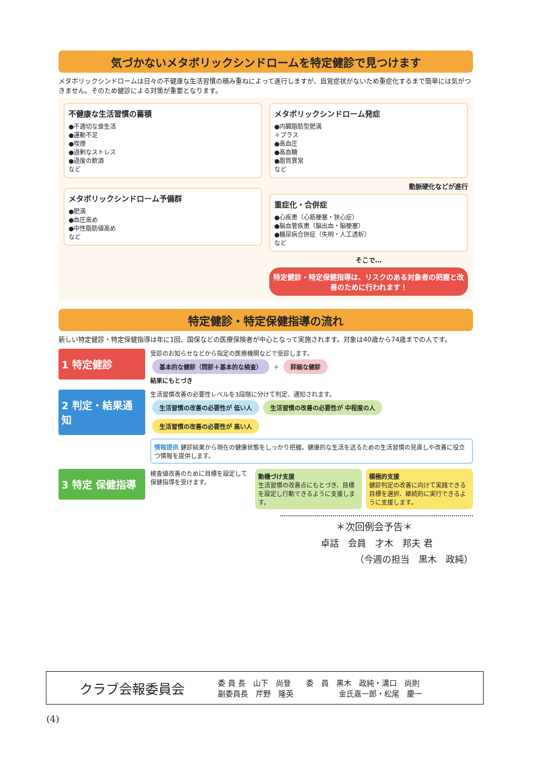気づかないメタボリックシンドロームを特定健診で見つけます
メタボリックシンドロームは日々の不健康な生活習慣の積み重ねによって進行しますが、自覚症状がないため重症化するまで簡単には気がつきません。そのため健診による対策が重要となります。
不健康な生活習慣の蓄積
●不適切な食生活
●運動不足
●喫煙
●過剰なストレス
●過度の飲酒
など
メタボリックシンドローム予備群
●肥満
●血圧高め
●中性脂肪値高め
など
メタボリックシンドローム発症
●内臓脂肪型肥満
＋プラス
●高血圧
●高血糖
●脂質異常
など
動脈硬化などが進行
重症化・合併症
●心疾患（心筋梗塞・狭心症）
●脳血管疾患（脳出血・脳梗塞）
●糖尿病合併症（失明・人工透析）
など
そこで…
特定健診・特定保健指導は、リスクのある対象者の把握と改善のために行われます！
特定健診・特定保健指導の流れ
新しい特定健診・特定保健指導は年に1回、国保などの医療保険者が中心となって実施されます。対象は40歳から74歳までの人です。
1 特定健診
受診のお知らせなどから指定の医療機関などで受診します。
基本的な健診（問診＋基本的な検査） ＋ 詳細な健診
結果にもとづき
2 判定・結果通知
生活習慣改善の必要性レベルを3段階に分けて判定、通知されます。
生活習慣の改善の必要性が 低い人 生活習慣の改善の必要性が 中程度の人 生活習慣の改善の必要性が 高い人
情報提供 健診結果から現在の健康状態をしっかり把握。健康的な生活を送るための生活習慣の見直しや改善に役立つ情報を提供します。
3 特定 保健指導
検査値改善のために目標を設定して保健指導を受けます。
動機づけ支援
生活習慣の改善点にもとづき、目標を設定し行動できるように支援します。
積極的支援
健診判定の改善に向けて実践できる目標を選択、継続的に実行できるように支援します。
＊次回例会予告＊
卓話　会員　才木　邦夫 君
（今週の担当　黒木　政純）
クラブ会報委員会
委 員 長　山下　尚登　　委　員　黒木　政純・溝口　尚則
副委員長　芹野　隆英　　　　　　金氏嘉一郎・松尾　慶一
(4)